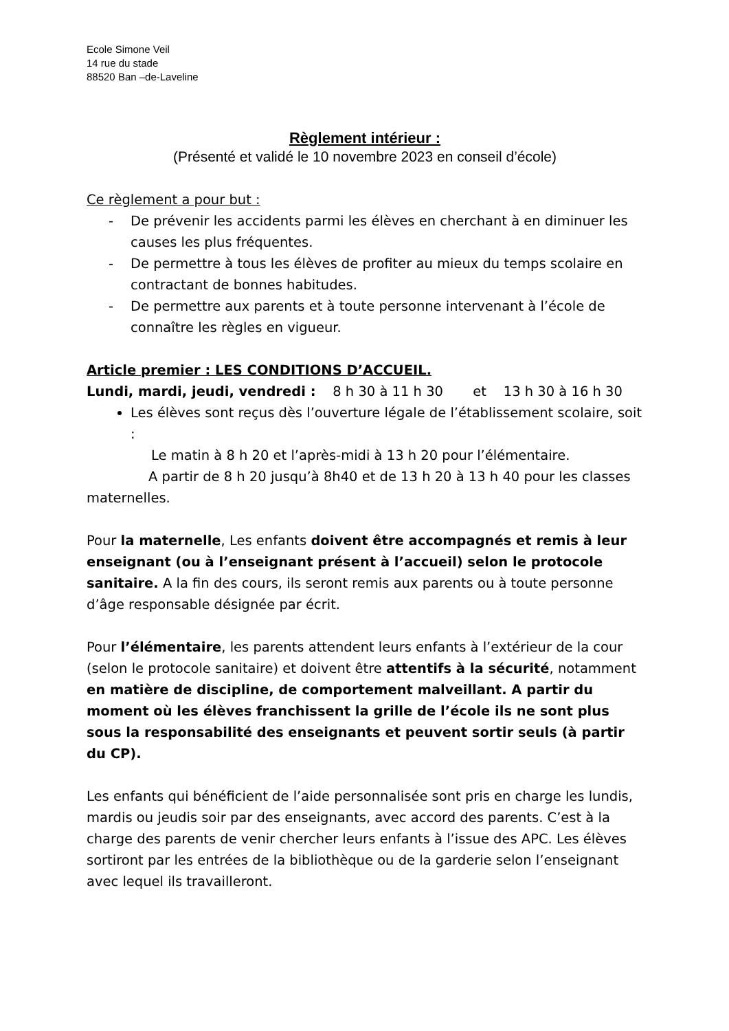Ecole Simone Veil
14 rue du stade
88520 Ban –de-Laveline
Règlement intérieur :
(Présenté et validé le 10 novembre 2023 en conseil d’école)
Ce règlement a pour but :
- De prévenir les accidents parmi les élèves en cherchant à en diminuer les causes les plus fréquentes.
- De permettre à tous les élèves de profiter au mieux du temps scolaire en contractant de bonnes habitudes.
- De permettre aux parents et à toute personne intervenant à l’école de connaître les règles en vigueur.
Article premier : LES CONDITIONS D’ACCUEIL.
Lundi, mardi, jeudi, vendredi : 8 h 30 à 11 h 30 et 13 h 30 à 16 h 30
Les élèves sont reçus dès l’ouverture légale de l’établissement scolaire, soit :
Le matin à 8 h 20 et l’après-midi à 13 h 20 pour l’élémentaire.
A partir de 8 h 20 jusqu’à 8h40 et de 13 h 20 à 13 h 40 pour les classes maternelles.
Pour la maternelle, Les enfants doivent être accompagnés et remis à leur enseignant (ou à l’enseignant présent à l’accueil) selon le protocole sanitaire. A la fin des cours, ils seront remis aux parents ou à toute personne d’âge responsable désignée par écrit.
Pour l’élémentaire, les parents attendent leurs enfants à l’extérieur de la cour (selon le protocole sanitaire) et doivent être attentifs à la sécurité, notamment en matière de discipline, de comportement malveillant. A partir du moment où les élèves franchissent la grille de l’école ils ne sont plus sous la responsabilité des enseignants et peuvent sortir seuls (à partir du CP).
Les enfants qui bénéficient de l’aide personnalisée sont pris en charge les lundis, mardis ou jeudis soir par des enseignants, avec accord des parents. C’est à la charge des parents de venir chercher leurs enfants à l’issue des APC. Les élèves sortiront par les entrées de la bibliothèque ou de la garderie selon l’enseignant avec lequel ils travailleront.